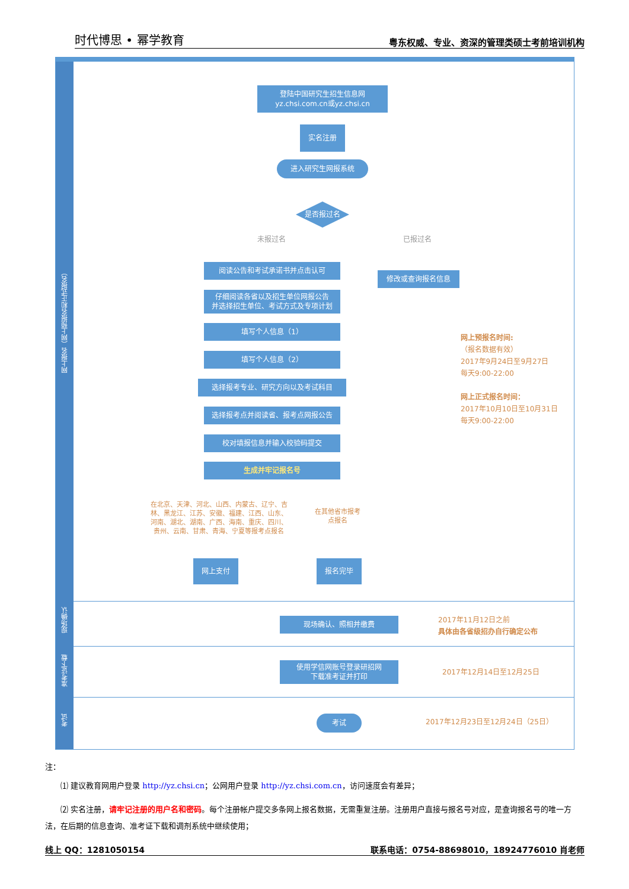时代博思 • 幂学教育 粤东权威、专业、资深的管理类硕士考前培训机构
网上报名（网上预报名和正式报名）
现场确认
准考证下载
考试
登陆中国研究生招生信息网
yz.chsi.com.cn或yz.chsi.cn
实名注册
进入研究生网报系统
是否报过名
未报过名 已报过名
阅读公告和考试承诺书并点击认可
修改或查询报名信息
仔细阅读各省以及招生单位网报公告
并选择招生单位、考试方式及专项计划
填写个人信息（1）
填写个人信息（2）
选择报考专业、研究方向以及考试科目
选择报考点并阅读省、报考点网报公告
校对填报信息并输入校验码提交
生成并牢记报名号
在北京、天津、河北、山西、内蒙古、辽宁、吉林、黑龙江、江苏、安徽、福建、江西、山东、河南、湖北、湖南、广西、海南、重庆、四川、贵州、云南、甘肃、青海、宁夏等报考点报名
在其他省市报考点报名
网上支付 报名完毕
网上预报名时间:
（报名数据有效）
2017年9月24日至9月27日
每天9:00-22:00
网上正式报名时间：
2017年10月10日至10月31日
每天9:00-22:00
现场确认、照相并缴费
2017年11月12日之前
具体由各省级招办自行确定公布
使用学信网账号登录研招网
下载准考证并打印
2017年12月14日至12月25日
考试 2017年12月23日至12月24日（25日）
注：
⑴ 建议教育网用户登录 http://yz.chsi.cn；公网用户登录 http://yz.chsi.com.cn，访问速度会有差异；
⑵ 实名注册，请牢记注册的用户名和密码。每个注册帐户提交多条网上报名数据，无需重复注册。注册用户直接与报名号对应，是查询报名号的唯一方法，在后期的信息查询、准考证下载和调剂系统中继续使用；
线上 QQ：1281050154 联系电话：0754-88698010，18924776010 肖老师